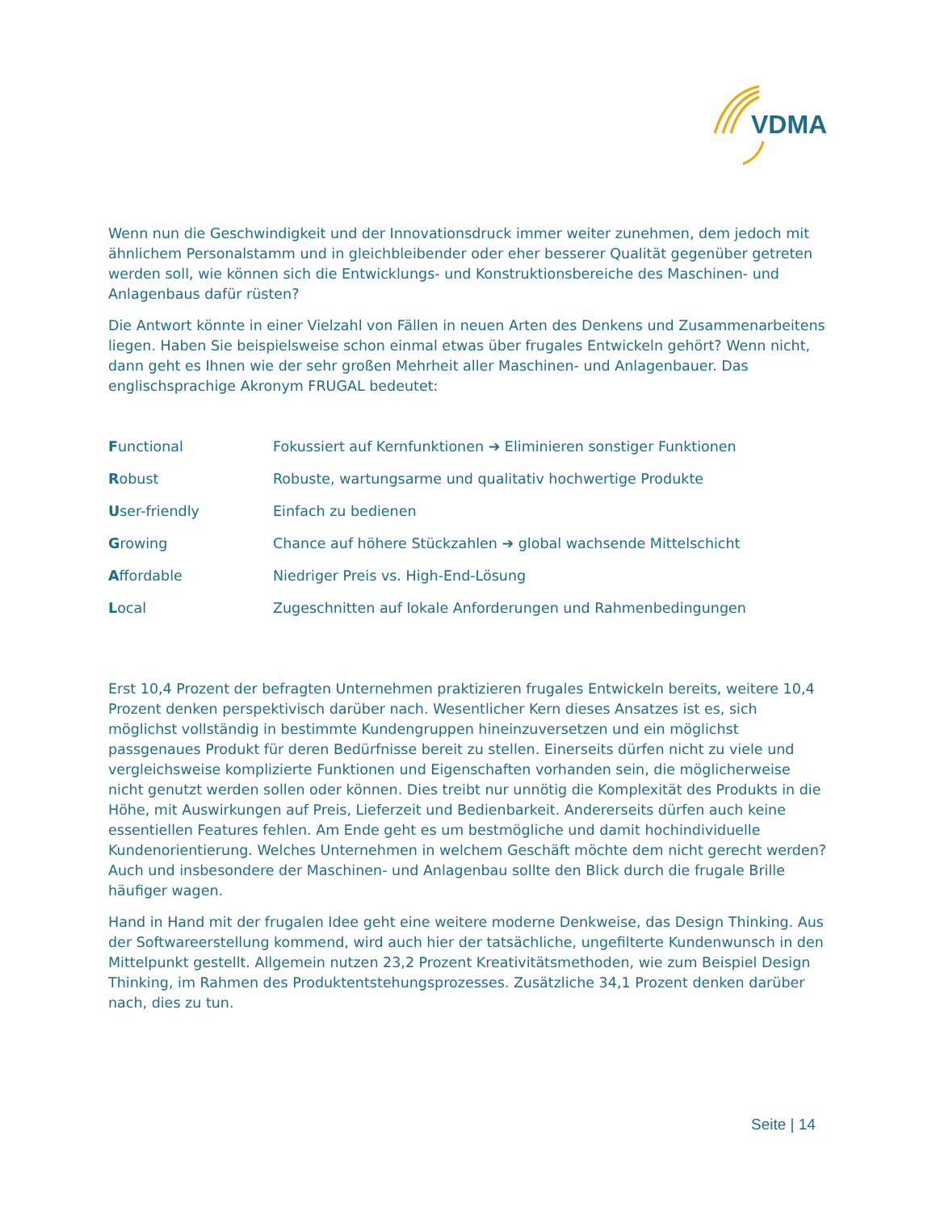VDMA
Wenn nun die Geschwindigkeit und der Innovationsdruck immer weiter zunehmen, dem jedoch mit ähnlichem Personalstamm und in gleichbleibender oder eher besserer Qualität gegenüber getreten werden soll, wie können sich die Entwicklungs- und Konstruktionsbereiche des Maschinen- und Anlagenbaus dafür rüsten?
Die Antwort könnte in einer Vielzahl von Fällen in neuen Arten des Denkens und Zusammenarbeitens liegen. Haben Sie beispielsweise schon einmal etwas über frugales Entwickeln gehört? Wenn nicht, dann geht es Ihnen wie der sehr großen Mehrheit aller Maschinen- und Anlagenbauer. Das englischsprachige Akronym FRUGAL bedeutet:
| F unctional | Fokussiert auf Kernfunktionen ➔ Eliminieren sonstiger Funktionen |
| R obust | Robuste, wartungsarme und qualitativ hochwertige Produkte |
| U ser-friendly | Einfach zu bedienen |
| G rowing | Chance auf höhere Stückzahlen ➔ global wachsende Mittelschicht |
| A ffordable | Niedriger Preis vs. High-End-Lösung |
| L ocal | Zugeschnitten auf lokale Anforderungen und Rahmenbedingungen |
Erst 10,4 Prozent der befragten Unternehmen praktizieren frugales Entwickeln bereits, weitere 10,4 Prozent denken perspektivisch darüber nach. Wesentlicher Kern dieses Ansatzes ist es, sich möglichst vollständig in bestimmte Kundengruppen hineinzuversetzen und ein möglichst passgenaues Produkt für deren Bedürfnisse bereit zu stellen. Einerseits dürfen nicht zu viele und vergleichsweise komplizierte Funktionen und Eigenschaften vorhanden sein, die möglicherweise nicht genutzt werden sollen oder können. Dies treibt nur unnötig die Komplexität des Produkts in die Höhe, mit Auswirkungen auf Preis, Lieferzeit und Bedienbarkeit. Andererseits dürfen auch keine essentiellen Features fehlen. Am Ende geht es um bestmögliche und damit hochindividuelle Kundenorientierung. Welches Unternehmen in welchem Geschäft möchte dem nicht gerecht werden? Auch und insbesondere der Maschinen- und Anlagenbau sollte den Blick durch die frugale Brille häufiger wagen.
Hand in Hand mit der frugalen Idee geht eine weitere moderne Denkweise, das Design Thinking. Aus der Softwareerstellung kommend, wird auch hier der tatsächliche, ungefilterte Kundenwunsch in den Mittelpunkt gestellt. Allgemein nutzen 23,2 Prozent Kreativitätsmethoden, wie zum Beispiel Design Thinking, im Rahmen des Produktentstehungsprozesses. Zusätzliche 34,1 Prozent denken darüber nach, dies zu tun.
Seite | 14